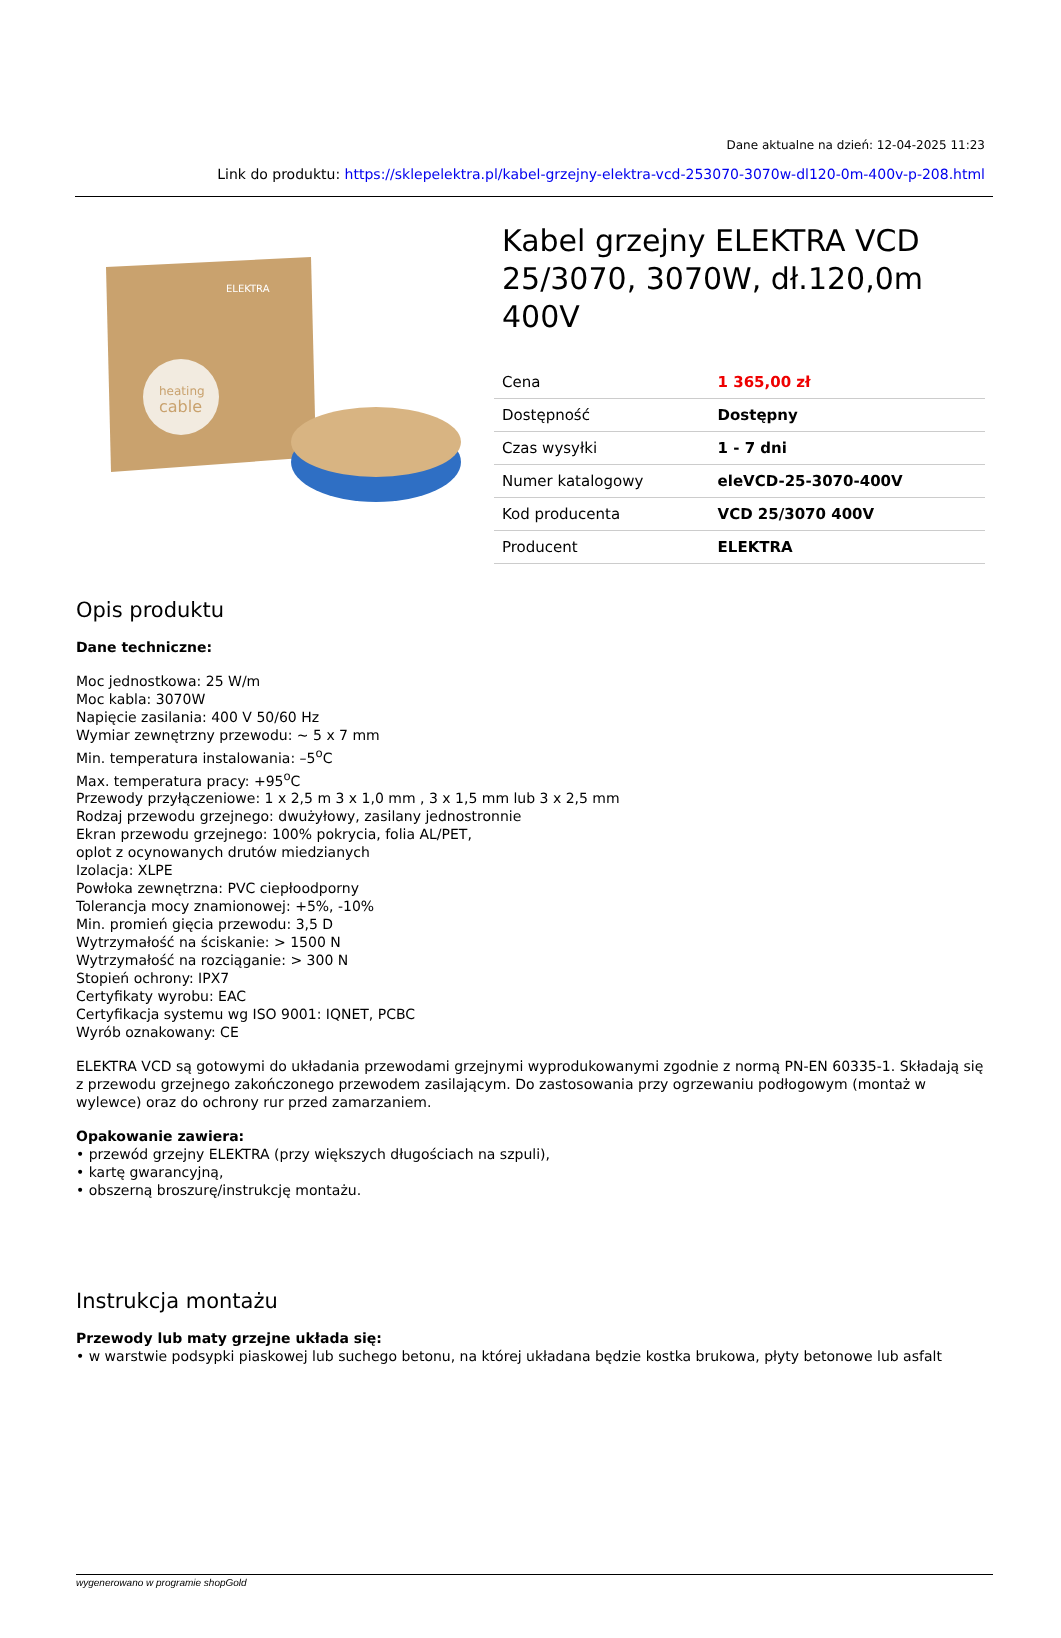Dane aktualne na dzień: 12-04-2025 11:23
Link do produktu: https://sklepelektra.pl/kabel-grzejny-elektra-vcd-253070-3070w-dl120-0m-400v-p-208.html
ELEKTRA
heating
cable
Kabel grzejny ELEKTRA VCD 25/3070, 3070W, dł.120,0m 400V
| Cena | 1 365,00 zł |
| Dostępność | Dostępny |
| Czas wysyłki | 1 - 7 dni |
| Numer katalogowy | eleVCD-25-3070-400V |
| Kod producenta | VCD 25/3070 400V |
| Producent | ELEKTRA |
Opis produktu
Dane techniczne:
Moc jednostkowa: 25 W/m
Moc kabla: 3070W
Napięcie zasilania: 400 V 50/60 Hz
Wymiar zewnętrzny przewodu: ~ 5 x 7 mm
Min. temperatura instalowania: –5<sup>o</sup>C
Max. temperatura pracy: +95<sup>o</sup>C
Przewody przyłączeniowe: 1 x 2,5 m 3 x 1,0 mm , 3 x 1,5 mm lub 3 x 2,5 mm
Rodzaj przewodu grzejnego: dwużyłowy, zasilany jednostronnie
Ekran przewodu grzejnego: 100% pokrycia, folia AL/PET,
oplot z ocynowanych drutów miedzianych
Izolacja: XLPE
Powłoka zewnętrzna: PVC ciepłoodporny
Tolerancja mocy znamionowej: +5%, -10%
Min. promień gięcia przewodu: 3,5 D
Wytrzymałość na ściskanie: > 1500 N
Wytrzymałość na rozciąganie: > 300 N
Stopień ochrony: IPX7
Certyfikaty wyrobu: EAC
Certyfikacja systemu wg ISO 9001: IQNET, PCBC
Wyrób oznakowany: CE
ELEKTRA VCD są gotowymi do układania przewodami grzejnymi wyprodukowanymi zgodnie z normą PN-EN 60335-1. Składają się z przewodu grzejnego zakończonego przewodem zasilającym. Do zastosowania przy ogrzewaniu podłogowym (montaż w wylewce) oraz do ochrony rur przed zamarzaniem.
Opakowanie zawiera:
• przewód grzejny ELEKTRA (przy większych długościach na szpuli),
• kartę gwarancyjną,
• obszerną broszurę/instrukcję montażu.
Instrukcja montażu
Przewody lub maty grzejne układa się:
• w warstwie podsypki piaskowej lub suchego betonu, na której układana będzie kostka brukowa, płyty betonowe lub asfalt
wygenerowano w programie shopGold